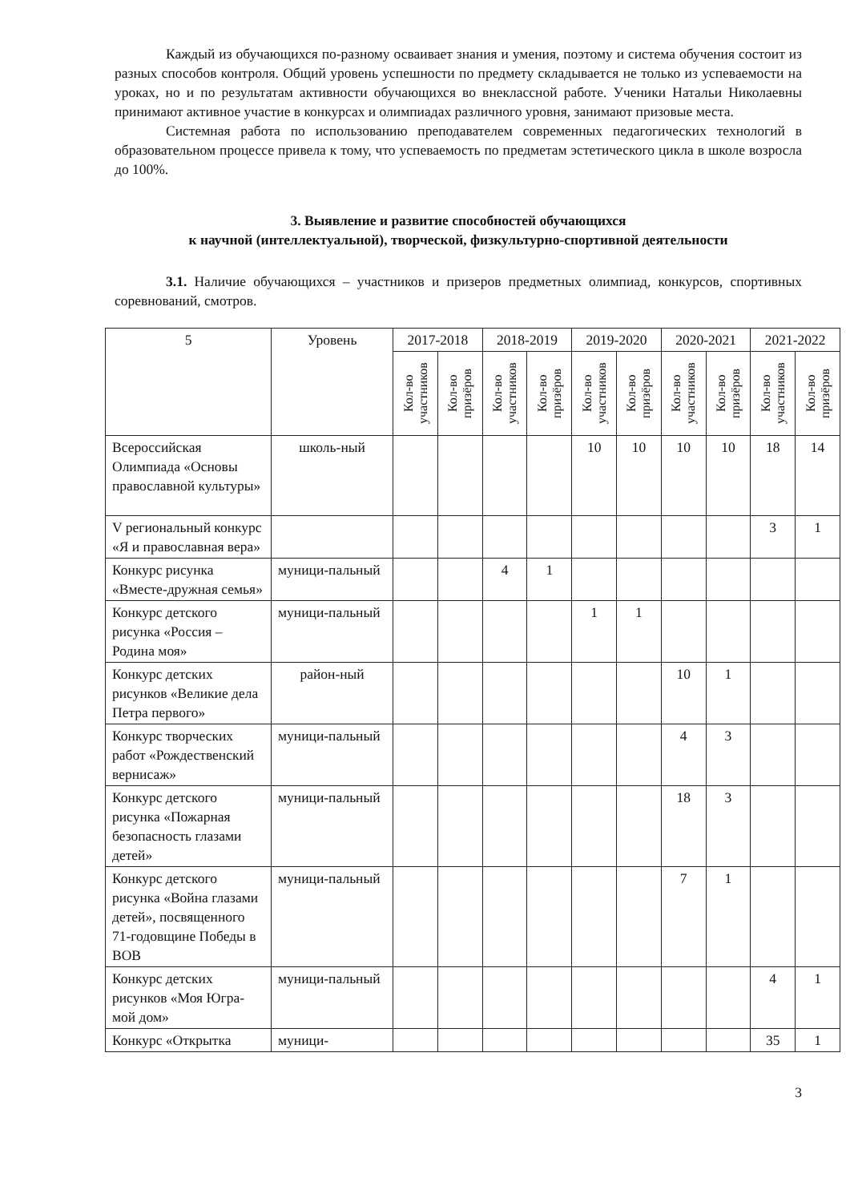Каждый из обучающихся по-разному осваивает знания и умения, поэтому и система обучения состоит из разных способов контроля. Общий уровень успешности по предмету складывается не только из успеваемости на уроках, но и по результатам активности обучающихся во внеклассной работе. Ученики Натальи Николаевны принимают активное участие в конкурсах и олимпиадах различного уровня, занимают призовые места.
Системная работа по использованию преподавателем современных педагогических технологий в образовательном процессе привела к тому, что успеваемость по предметам эстетического цикла в школе возросла до 100%.
3. Выявление и развитие способностей обучающихся
к научной (интеллектуальной), творческой, физкультурно-спортивной деятельности
3.1. Наличие обучающихся – участников и призеров предметных олимпиад, конкурсов, спортивных соревнований, смотров.
| 5 | Уровень | 2017-2018 | | 2018-2019 | | 2019-2020 | | 2020-2021 | | 2021-2022 | |
| --- | --- | --- | --- | --- | --- | --- | --- | --- | --- | --- | --- |
| | | Кол-во участников | Кол-во призёров | Кол-во участников | Кол-во призёров | Кол-во участников | Кол-во призёров | Кол-во участников | Кол-во призёров | Кол-во участников | Кол-во призёров |
| Всероссийская Олимпиада «Основы православной культуры» | школь-ный | | | | | 10 | 10 | 10 | 10 | 18 | 14 |
| V региональный конкурс «Я и православная вера» | | | | | | | | | | 3 | 1 |
| Конкурс рисунка «Вместе-дружная семья» | муници-пальный | | | 4 | 1 | | | | | | |
| Конкурс детского рисунка «Россия – Родина моя» | муници-пальный | | | | | 1 | 1 | | | | |
| Конкурс детских рисунков «Великие дела Петра первого» | район-ный | | | | | | | 10 | 1 | | |
| Конкурс творческих работ «Рождественский вернисаж» | муници-пальный | | | | | | | 4 | 3 | | |
| Конкурс детского рисунка «Пожарная безопасность глазами детей» | муници-пальный | | | | | | | 18 | 3 | | |
| Конкурс детского рисунка «Война глазами детей», посвященного 71-годовщине Победы в ВОВ | муници-пальный | | | | | | | 7 | 1 | | |
| Конкурс детских рисунков «Моя Югра- мой дом» | муници-пальный | | | | | | | | | 4 | 1 |
| Конкурс «Открытка | муници- | | | | | | | | | 35 | 1 |
3